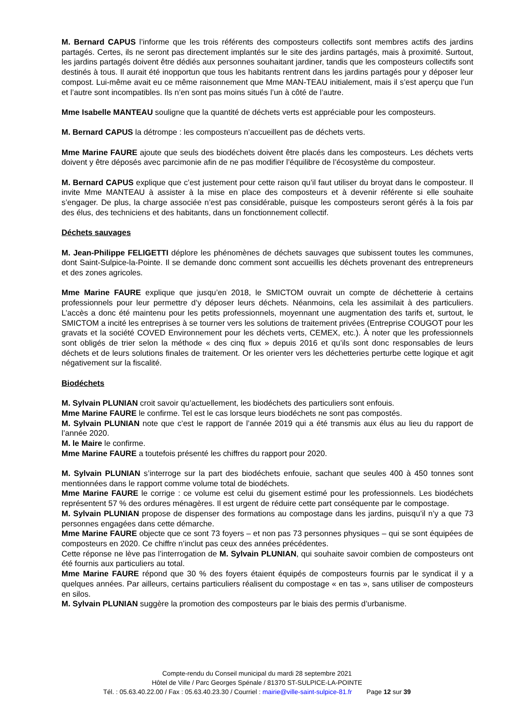M. Bernard CAPUS l’informe que les trois référents des composteurs collectifs sont membres actifs des jardins partagés. Certes, ils ne seront pas directement implantés sur le site des jardins partagés, mais à proximité. Surtout, les jardins partagés doivent être dédiés aux personnes souhaitant jardiner, tandis que les composteurs collectifs sont destinés à tous. Il aurait été inopportun que tous les habitants rentrent dans les jardins partagés pour y déposer leur compost. Lui-même avait eu ce même raisonnement que Mme MAN-TEAU initialement, mais il s’est aperçu que l’un et l’autre sont incompatibles. Ils n’en sont pas moins situés l’un à côté de l’autre.
Mme Isabelle MANTEAU souligne que la quantité de déchets verts est appréciable pour les composteurs.
M. Bernard CAPUS la détrompe : les composteurs n’accueillent pas de déchets verts.
Mme Marine FAURE ajoute que seuls des biodéchets doivent être placés dans les composteurs. Les déchets verts doivent y être déposés avec parcimonie afin de ne pas modifier l’équilibre de l’écosystème du composteur.
M. Bernard CAPUS explique que c’est justement pour cette raison qu’il faut utiliser du broyat dans le composteur. Il invite Mme MANTEAU à assister à la mise en place des composteurs et à devenir référente si elle souhaite s’engager. De plus, la charge associée n’est pas considérable, puisque les composteurs seront gérés à la fois par des élus, des techniciens et des habitants, dans un fonctionnement collectif.
Déchets sauvages
M. Jean-Philippe FELIGETTI déplore les phénomènes de déchets sauvages que subissent toutes les communes, dont Saint-Sulpice-la-Pointe. Il se demande donc comment sont accueillis les déchets provenant des entrepreneurs et des zones agricoles.
Mme Marine FAURE explique que jusqu’en 2018, le SMICTOM ouvrait un compte de déchetterie à certains professionnels pour leur permettre d’y déposer leurs déchets. Néanmoins, cela les assimilait à des particuliers. L’accès a donc été maintenu pour les petits professionnels, moyennant une augmentation des tarifs et, surtout, le SMICTOM a incité les entreprises à se tourner vers les solutions de traitement privées (Entreprise COUGOT pour les gravats et la société COVED Environnement pour les déchets verts, CEMEX, etc.). À noter que les professionnels sont obligés de trier selon la méthode « des cinq flux » depuis 2016 et qu’ils sont donc responsables de leurs déchets et de leurs solutions finales de traitement. Or les orienter vers les déchetteries perturbe cette logique et agit négativement sur la fiscalité.
Biodéchets
M. Sylvain PLUNIAN croit savoir qu’actuellement, les biodéchets des particuliers sont enfouis.
Mme Marine FAURE le confirme. Tel est le cas lorsque leurs biodéchets ne sont pas compostés.
M. Sylvain PLUNIAN note que c’est le rapport de l’année 2019 qui a été transmis aux élus au lieu du rapport de l’année 2020.
M. le Maire le confirme.
Mme Marine FAURE a toutefois présenté les chiffres du rapport pour 2020.
M. Sylvain PLUNIAN s’interroge sur la part des biodéchets enfouie, sachant que seules 400 à 450 tonnes sont mentionnées dans le rapport comme volume total de biodéchets.
Mme Marine FAURE le corrige : ce volume est celui du gisement estimé pour les professionnels. Les biodéchets représentent 57 % des ordures ménagères. Il est urgent de réduire cette part conséquente par le compostage.
M. Sylvain PLUNIAN propose de dispenser des formations au compostage dans les jardins, puisqu’il n’y a que 73 personnes engagées dans cette démarche.
Mme Marine FAURE objecte que ce sont 73 foyers – et non pas 73 personnes physiques – qui se sont équipées de composteurs en 2020. Ce chiffre n’inclut pas ceux des années précédentes.
Cette réponse ne lève pas l’interrogation de M. Sylvain PLUNIAN, qui souhaite savoir combien de composteurs ont été fournis aux particuliers au total.
Mme Marine FAURE répond que 30 % des foyers étaient équipés de composteurs fournis par le syndicat il y a quelques années. Par ailleurs, certains particuliers réalisent du compostage « en tas », sans utiliser de composteurs en silos.
M. Sylvain PLUNIAN suggère la promotion des composteurs par le biais des permis d’urbanisme.
Compte-rendu du Conseil municipal du mardi 28 septembre 2021
Hôtel de Ville / Parc Georges Spénale / 81370 ST-SULPICE-LA-POINTE
Tél. : 05.63.40.22.00 / Fax : 05.63.40.23.30 / Courriel : mairie@ville-saint-sulpice-81.fr Page 12 sur 39